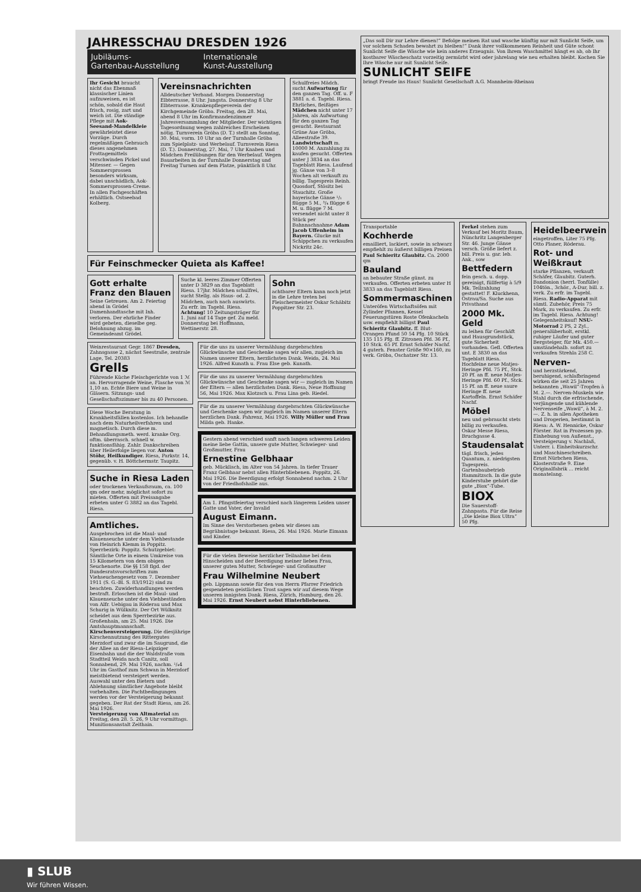JAHRESSCHAU DRESDEN 1926
Jubiläums-
Gartenbau-Ausstellung
Internationale
Kunst-Ausstellung
Ihr Gesicht braucht nicht das Ebenmaß klassischer Linien aufzuweisen, es ist schön, sobald die Haut frisch, rosig, zart und weich ist. Die ständige Pflege mit Aok-Seesand-Mandelkleie gewährleistet diese Vorzüge. Durch regelmäßigen Gebrauch dieses angenehmen Frottagemittels verschwinden Pickel und Mitesser. — Gegen Sommersprossen besonders wirksam, dabei unschädlich, Aok-Sommersprossen-Creme. In allen Fachgeschäften erhältlich. Ostseebad Kolberg.
Vereinsnachrichten
Alldeutscher Verband. Morgen Donnerstag Elbterrasse, 8 Uhr. Jungsta. Donnerstag 8 Uhr Elbterrasse. Krankenpflegeverein der Kirchgemeinde Gröba. Freitag, den 28. Mai, abend 8 Uhr im Konfirmandenzimmer Jahresversammlung der Mitglieder. Der wichtigen Tagesordnung wegen zahlreiches Erscheinen nötig. Turnverein Gröba (D. T.) stellt am Sonntag, 30. Mai, vorm. 10 Uhr an der Turnhalle Gröba zum Spielplatz- und Werbelauf. Turnverein Riesa (D. T.). Donnerstag, 27. Mai, 7 Uhr Knaben und Mädchen Freilübungen für den Werbelauf. Wegen Bauarbeiten in der Turnhalle Donnerstag und Freitag Turnen auf dem Platze, pünktlich 8 Uhr.
Schulfreies Mädch. sucht Aufwartung für den ganzen Tag. Off. u. F 3881 a. d. Tagebl. Riesa. Ehrliches, fleißiges Mädchen nicht unter 17 Jahren, als Aufwartung für den ganzen Tag gesucht. Restaurant Grüne Aue Gröba, Alleestraße 39. Landwirtschaft m. 10000 M. Anzahlung zu kaufen gesucht. Offerten unter J 3834 an das Tageblatt Riesa. Laufend jg. Gänse von 3–8 Wochen alt verkauft zu billig. Tagespreis Reinh. Quosdorf, Stösitz bei Stauchitz. Große bayerische Gänse ¹/₁ flügge 5 M., ³/₄ flügge 6 M. u. flügge 7 M. versendet nicht unter 8 Stück per Bahnnachnahme Adam Jacob Uffenheim in Bayern. Glucke mit Schippchen zu verkaufen Nickritz 24c.
Für Feinschmecker Quieta als Kaffee!
Gott erhalte Franz den Blauen
Seine Getreuen. Am 2. Feiertag abend in Grödel Damenhandtasche mit Inh. verloren. Der ehrliche Finder wird gebeten, dieselbe geg. Belohnung abzug. im Gemeindeamt Grödel.
Suche kl. leeres Zimmer Offerten unter D 3829 an das Tageblatt Riesa. 17jhr. Mädchen schulfrei, sucht Stellg. als Haus- od. 2. Mädchen, auch nach auswärts. Zu erfr. im Tagebl. Riesa. Achtung! 10 Zeitungsträger für 1. Juni auf 14 Tage gef. Zu meld. Donnerstag bei Hoffmann, Wettinerstr. 28.
Sohn
achtbarer Eltern kann noch jetzt in die Lehre treten bei Fleischermeister Oskar Schäbitz Poppitzer Str. 23.
Weinrestaurant Gegr. 1867 Dresden, Zahnsgasse 2, nächst Seestraße, zentrale Lage, Tel. 20383
Grells
Führende Küche Fleischgerichte von 1 ℳ an. Hervorragende Weine, Flasche von ℳ 1,10 an. Echte Biere und Weine in Gläsern. Sitzungs- und Gesellschaftszimmer bis zu 40 Personen.
Diese Woche Beratung in Krankheitsfällen kostenlos. Ich behandle nach dem Naturheilverfahren und magnetisch. Durch diese m. Behandlungsmeth. werd. kranke Org. oftm. überrasch. schnell w. funktionsfähig. Zahlr. Dankschreiben über Heilerfolge liegen vor. Anton Stöhr, Heilkundiger. Riesa, Parkstr. 14, gegenüb. v. H. Böttchermstr. Taupitz.
Suche in Riesa Laden
oder trockenen Verkaufsraum, ca. 100 qm oder mehr, möglichst sofort zu mieten. Offerten mit Preisangabe erbeten unter G 3882 an das Tagebl. Riesa.
Amtliches.
Ausgebrochen ist die Maul- und Klauenseuche unter dem Viehbestande von Heinrich Klemm in Poppitz. Sperrbezirk: Poppitz. Schutzgebiet: Sämtliche Orte in einem Umkreise von 15 Kilometern von dem obigen Seuchenorte. Die §§ 158 flgd. der Bundesratsvorschriften zum Viehseuchengesetz vom 7. Dezember 1911 (S. G.-Bl. S. 83/1912) sind zu beachten. Zuwiderhandlungen werden bestraft. Erloschen ist die Maul- und Klauenseuche unter den Viehbeständen von Alfr. Uebigau in Röderau und Max Schurig in Wülknitz. Der Ort Wülknitz scheidet aus dem Sperrbezirke aus. Großenhain, am 25. Mai 1926. Die Amtshauptmannschaft.
Kirschenversteigerung. Die diesjährige Kirschennutzung des Rittergutes Merzdorf und zwar die im Saugrund, die der Allee an der Riesa–Leipziger Eisenbahn und die der Waldstraße vom Stadtteil Weida nach Canitz, soll Sonnabend, 29. Mai 1926, nachm. ¹/₄4 Uhr im Gasthof zum Schwan in Merzdorf meistbietend versteigert werden. Auswahl unter den Bietern und Ablehnung sämtlicher Angebote bleibt vorbehalten. Die Pachtbedingungen werden vor der Versteigerung bekannt gegeben. Der Rat der Stadt Riesa, am 26. Mai 1926.
Versteigerung von Altmaterial am Freitag, den 28. 5. 26, 9 Uhr vormittags. Munitionsanstalt Zeithain.
Für die uns zu unserer Vermählung dargebrachten Glückwünsche und Geschenke sagen wir allen, zugleich im Namen unserer Eltern, herzlichsten Dank. Weida, 24. Mai 1926. Alfred Kunath u. Frau Else geb. Kunath.
Für die uns zu unserer Vermählung dargebrachten Glückwünsche und Geschenke sagen wir — zugleich im Namen der Eltern — allen herzlichsten Dank. Riesa, Neue Hoffnung 56, Mai 1926. Max Klotzsch u. Frau Lina geb. Riedel.
Für die zu unserer Vermählung dargebrachten Glückwünsche und Geschenke sagen wir zugleich im Namen unserer Eltern herzlichen Dank. Pahrenz, Mai 1926. Willy Müller und Frau Milda geb. Hanke.
Gestern abend verschied sanft nach langen schweren Leiden meine liebe Gattin, unsere gute Mutter, Schwieger- und Großmutter, Frau
Ernestine Gelbhaar
geb. Mücklisch, im Alter von 54 Jahren. In tiefer Trauer Franz Gelbhaar nebst allen Hinterbliebenen. Poppitz, 26. Mai 1926. Die Beerdigung erfolgt Sonnabend nachm. 2 Uhr von der Friedhofshalle aus.
Am 1. Pfingstfeiertag verschied nach längerem Leiden unser Gatte und Vater, der Invalid
August Eimann.
Im Sinne des Verstorbenen geben wir dieses am Begräbnistage bekannt. Riesa, 26. Mai 1926. Marie Eimann und Kinder.
Für die vielen Beweise herzlicher Teilnahme bei dem Hinscheiden und der Beerdigung meiner lieben Frau, unserer guten Mutter, Schwieger- und Großmutter
Frau Wilhelmine Neubert
geb. Lippmann sowie für den von Herrn Pfarrer Friedrich gespendeten geistlichen Trost sagen wir auf diesem Wege unseren innigsten Dank. Riesa, Zürich, Hamburg, den 26. Mai 1926. Ernst Neubert nebst Hinterbliebenen.
„Das soll Dir zur Lehre dienen!“ Befolge meinen Rat und wasche künftig nur mit Sunlicht Seife, um vor solchem Schaden bewahrt zu bleiben!“ Dank ihrer vollkommenen Reinheit und Güte schont Sunlicht Seife die Wäsche wie kein anderes Erzeugnis. Von Ihrem Waschmittel hängt es ab, ob Ihr kostbarer Wäscheschatz vorzeitig zermürbt wird oder jahrelang wie neu erhalten bleibt. Kochen Sie Ihre Wäsche nur mit Sunlicht Seife.
SUNLICHT SEIFE
bringt Freude ins Haus! Sunlicht Gesellschaft A.G. Mannheim-Rheinau
Transportable
Kochherde
emailliert, lackiert, sowie in schwarz empfiehlt zu äußerst billigen Preisen Paul Schieritz Glaubitz. Ca. 2000 qm
Bauland
an bebauter Straße günst. zu verkaufen. Offerten erbeten unter H 3833 an das Tageblatt Riesa.
Sommermaschinen
Unteröfen Wirtschaftsöfen mit Zylinder Pfannen, Kessel Feuerungstüren Roste Ofenkacheln usw. empfiehlt billigst Paul Schieritz Glaubitz. ff. Blut-Orangen Pfund 50 54 Pfg. 10 Stück 135 115 Pfg. ff. Zitronen Pfd. 36 Pf., 10 Stck. 65 Pf. Ernst Schäfer Nachf. 4 guterh. Fenster Größe 90×160, zu verk. Gröba, Oschatzer Str. 13.
Ferkel stehen zum Verkauf bei Moritz Baum, Nünchritz Langenberger Str. 46. Junge Gänse versch. Größe liefert z. bill. Preis u. gar. leb. Ank., sow
Bettfedern
fein gesch. u. dopp. gereinigt, füllfertig à 5/9 Mk. Teilzahlung gestattet! F. Kluckhenn, Ostrau/Sa. Suche aus Privathand
2000 Mk. Geld
zu leihen für Geschäft und Hausgrundstück, gute Sicherheit vorhanden. Gefl. Offerten unt. E 3830 an das Tageblatt Riesa. Hochfeine neue Matjes-Heringe Pfd. 75 Pf., Stck. 20 Pf. an ff. neue Matjes-Heringe Pfd. 60 Pf., Stck. 15 Pf. an ff. neue saure Heringe ff. neue Kartoffeln. Ernst Schäfer Nachf.
Möbel
neu und gebraucht stets billig zu verkaufen. Oskar Messe Riesa, Bruchgasse 4.
Staudensalat
tägl. frisch, jedes Quantum, z. niedrigsten Tagespreis. Gartenbaubetrieb Hammitzsch. In die gute Kinderstube gehört die gute „Biox“-Tube.
BIOX
Die Sauerstoff-Zahnpasta. Für die Reise „Die kleine Biox Ultra“ 50 Pfg.
Heidelbeerwein
eingetroffen, Liter 75 Pfg. Otto Planer, Röderau.
Rot- und Weißkraut
starke Pflanzen, verkauft Schäfer, Glaubitz. Guterh. Bandonion (herrl. Tonfülle) 104tön., 3chör., A-Dur, bill. z. verk. Zu erfr. im Tagebl. Riesa. Radio-Apparat mit sämtl. Zubehör, Preis 75 Mark, zu verkaufen. Zu erfr. im Tagebl. Riesa. Achtung! Gelegenheitskauf! NSU-Motorrad 2 PS, 2 Zyl., generalüberholt, erstkl. ruhiger Läufer und guter Bergsteiger, für Mk. 450.— umständehalb. sofort zu verkaufen Strehla 258 C.
Nerven-
und herzstärkend, beruhigend, schlafbringend wirken die seit 25 Jahren bekannten „Wawil“-Tropfen à M. 2.—. Nerven-Muskeln wie Stahl durch die erfrischende, verjüngende und kühlende Nervenseife „Wawil“, à M. 2.—. Z. h. in allen Apotheken und Drogerien, bestimmt in Riesa: A. W. Hennicke, Oskar Förster. Rat in Prozessen pp. Einhebung von Außenst., Versteigerung v. Nachlaß, Unterr. i. Einheitskurzschr. und Maschineschreiben. Ernst Nürbchen Riesa, Klosterstraße 9. Eine Originalfabrik ... reicht monatelang.
▮ SLUB
Wir führen Wissen.